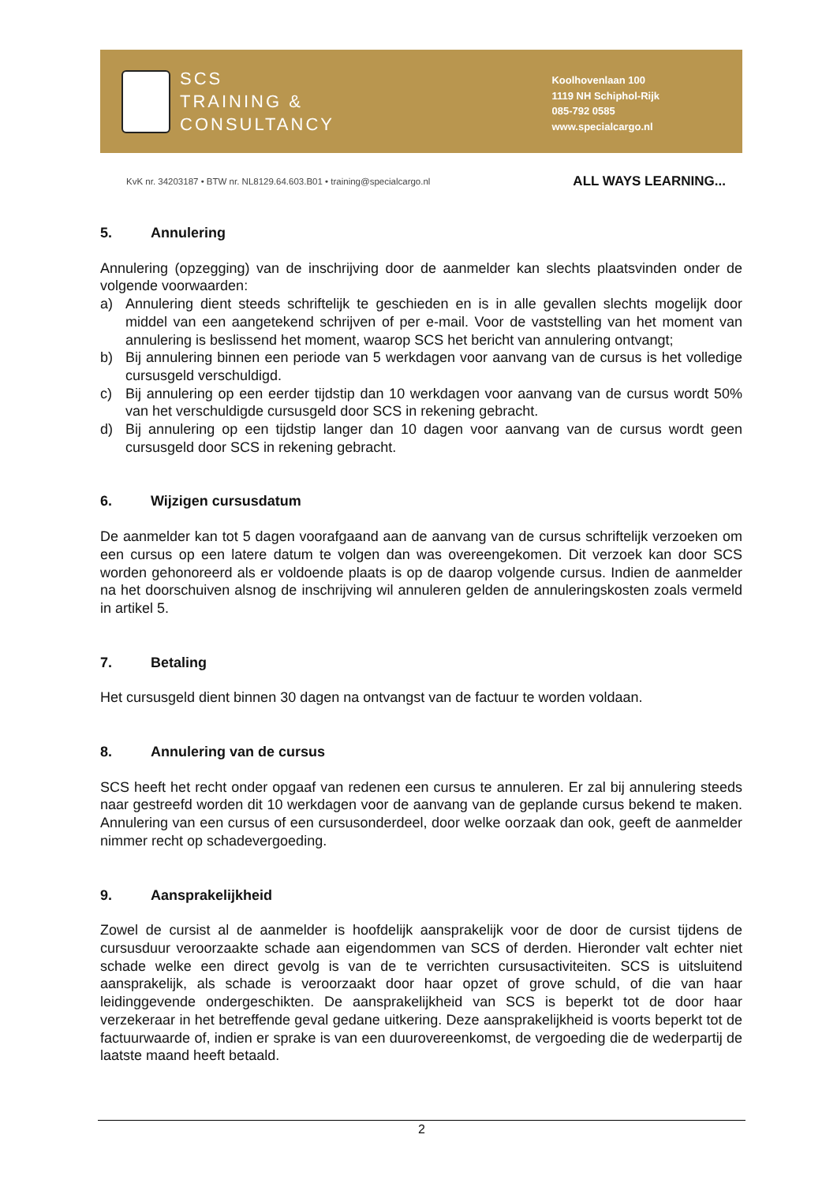SCS
TRAINING &
CONSULTANCY
Koolhovenlaan 100
1119 NH Schiphol-Rijk
085-792 0585
www.specialcargo.nl
KvK nr. 34203187 • BTW nr. NL8129.64.603.B01 • training@specialcargo.nl
ALL WAYS LEARNING...
5. Annulering
Annulering (opzegging) van de inschrijving door de aanmelder kan slechts plaatsvinden onder de volgende voorwaarden:
a) Annulering dient steeds schriftelijk te geschieden en is in alle gevallen slechts mogelijk door middel van een aangetekend schrijven of per e-mail. Voor de vaststelling van het moment van annulering is beslissend het moment, waarop SCS het bericht van annulering ontvangt;
b) Bij annulering binnen een periode van 5 werkdagen voor aanvang van de cursus is het volledige cursusgeld verschuldigd.
c) Bij annulering op een eerder tijdstip dan 10 werkdagen voor aanvang van de cursus wordt 50% van het verschuldigde cursusgeld door SCS in rekening gebracht.
d) Bij annulering op een tijdstip langer dan 10 dagen voor aanvang van de cursus wordt geen cursusgeld door SCS in rekening gebracht.
6. Wijzigen cursusdatum
De aanmelder kan tot 5 dagen voorafgaand aan de aanvang van de cursus schriftelijk verzoeken om een cursus op een latere datum te volgen dan was overeengekomen. Dit verzoek kan door SCS worden gehonoreerd als er voldoende plaats is op de daarop volgende cursus. Indien de aanmelder na het doorschuiven alsnog de inschrijving wil annuleren gelden de annuleringskosten zoals vermeld in artikel 5.
7. Betaling
Het cursusgeld dient binnen 30 dagen na ontvangst van de factuur te worden voldaan.
8. Annulering van de cursus
SCS heeft het recht onder opgaaf van redenen een cursus te annuleren. Er zal bij annulering steeds naar gestreefd worden dit 10 werkdagen voor de aanvang van de geplande cursus bekend te maken. Annulering van een cursus of een cursusonderdeel, door welke oorzaak dan ook, geeft de aanmelder nimmer recht op schadevergoeding.
9. Aansprakelijkheid
Zowel de cursist al de aanmelder is hoofdelijk aansprakelijk voor de door de cursist tijdens de cursusduur veroorzaakte schade aan eigendommen van SCS of derden. Hieronder valt echter niet schade welke een direct gevolg is van de te verrichten cursusactiviteiten. SCS is uitsluitend aansprakelijk, als schade is veroorzaakt door haar opzet of grove schuld, of die van haar leidinggevende ondergeschikten. De aansprakelijkheid van SCS is beperkt tot de door haar verzekeraar in het betreffende geval gedane uitkering. Deze aansprakelijkheid is voorts beperkt tot de factuurwaarde of, indien er sprake is van een duurovereenkomst, de vergoeding die de wederpartij de laatste maand heeft betaald.
2